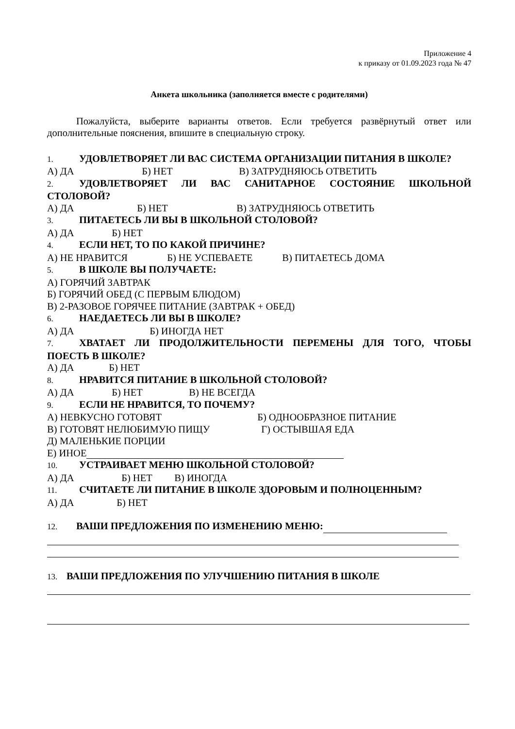Приложение 4
к приказу от 01.09.2023 года № 47
Анкета школьника (заполняется вместе с родителями)
Пожалуйста, выберите варианты ответов. Если требуется развёрнутый ответ или дополнительные пояснения, впишите в специальную строку.
1. УДОВЛЕТВОРЯЕТ ЛИ ВАС СИСТЕМА ОРГАНИЗАЦИИ ПИТАНИЯ В ШКОЛЕ?
А) ДА Б) НЕТ В) ЗАТРУДНЯЮСЬ ОТВЕТИТЬ
2. УДОВЛЕТВОРЯЕТ ЛИ ВАС САНИТАРНОЕ СОСТОЯНИЕ ШКОЛЬНОЙ СТОЛОВОЙ?
А) ДА Б) НЕТ В) ЗАТРУДНЯЮСЬ ОТВЕТИТЬ
3. ПИТАЕТЕСЬ ЛИ ВЫ В ШКОЛЬНОЙ СТОЛОВОЙ?
А) ДА Б) НЕТ
4. ЕСЛИ НЕТ, ТО ПО КАКОЙ ПРИЧИНЕ?
А) НЕ НРАВИТСЯ Б) НЕ УСПЕВАЕТЕ В) ПИТАЕТЕСЬ ДОМА
5. В ШКОЛЕ ВЫ ПОЛУЧАЕТЕ:
А) ГОРЯЧИЙ ЗАВТРАК
Б) ГОРЯЧИЙ ОБЕД (С ПЕРВЫМ БЛЮДОМ)
В) 2-РАЗОВОЕ ГОРЯЧЕЕ ПИТАНИЕ (ЗАВТРАК + ОБЕД)
6. НАЕДАЕТЕСЬ ЛИ ВЫ В ШКОЛЕ?
А) ДА Б) ИНОГДА НЕТ
7. ХВАТАЕТ ЛИ ПРОДОЛЖИТЕЛЬНОСТИ ПЕРЕМЕНЫ ДЛЯ ТОГО, ЧТОБЫ ПОЕСТЬ В ШКОЛЕ?
А) ДА Б) НЕТ
8. НРАВИТСЯ ПИТАНИЕ В ШКОЛЬНОЙ СТОЛОВОЙ?
А) ДА Б) НЕТ В) НЕ ВСЕГДА
9. ЕСЛИ НЕ НРАВИТСЯ, ТО ПОЧЕМУ?
А) НЕВКУСНО ГОТОВЯТ Б) ОДНООБРАЗНОЕ ПИТАНИЕ
В) ГОТОВЯТ НЕЛЮБИМУЮ ПИЩУ Г) ОСТЫВШАЯ ЕДА
Д) МАЛЕНЬКИЕ ПОРЦИИ
Е) ИНОЕ
10. УСТРАИВАЕТ МЕНЮ ШКОЛЬНОЙ СТОЛОВОЙ?
А) ДА Б) НЕТ В) ИНОГДА
11. СЧИТАЕТЕ ЛИ ПИТАНИЕ В ШКОЛЕ ЗДОРОВЫМ И ПОЛНОЦЕННЫМ?
А) ДА Б) НЕТ
12. ВАШИ ПРЕДЛОЖЕНИЯ ПО ИЗМЕНЕНИЮ МЕНЮ:
13. ВАШИ ПРЕДЛОЖЕНИЯ ПО УЛУЧШЕНИЮ ПИТАНИЯ В ШКОЛЕ